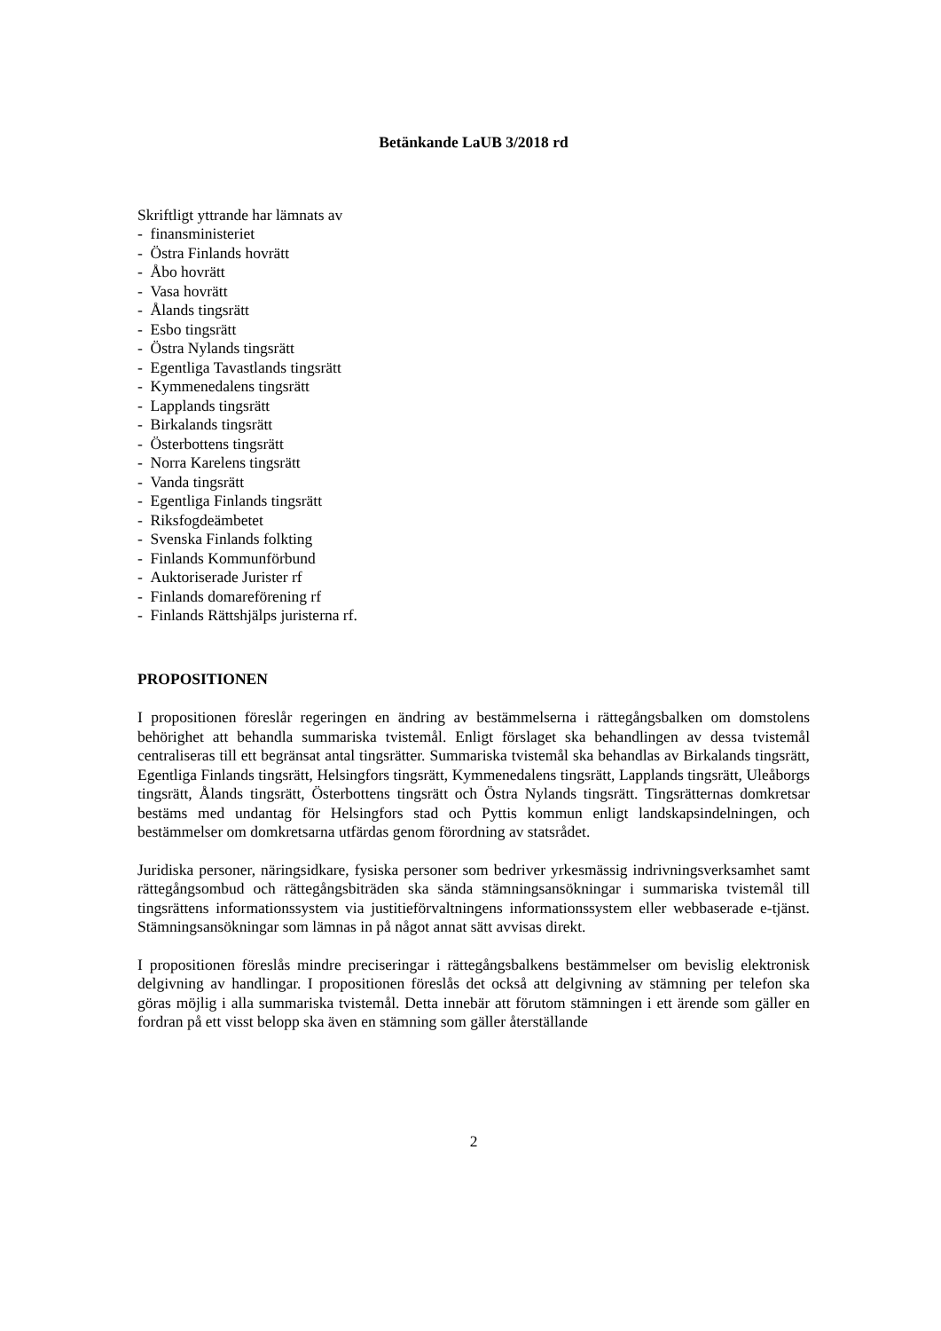Betänkande LaUB 3/2018 rd
Skriftligt yttrande har lämnats av
- finansministeriet
- Östra Finlands hovrätt
- Åbo hovrätt
- Vasa hovrätt
- Ålands tingsrätt
- Esbo tingsrätt
- Östra Nylands tingsrätt
- Egentliga Tavastlands tingsrätt
- Kymmenedalens tingsrätt
- Lapplands tingsrätt
- Birkalands tingsrätt
- Österbottens tingsrätt
- Norra Karelens tingsrätt
- Vanda tingsrätt
- Egentliga Finlands tingsrätt
- Riksfogdeämbetet
- Svenska Finlands folkting
- Finlands Kommunförbund
- Auktoriserade Jurister rf
- Finlands domareförening rf
- Finlands Rättshjälps juristerna rf.
PROPOSITIONEN
I propositionen föreslår regeringen en ändring av bestämmelserna i rättegångsbalken om domstolens behörighet att behandla summariska tvistemål. Enligt förslaget ska behandlingen av dessa tvistemål centraliseras till ett begränsat antal tingsrätter. Summariska tvistemål ska behandlas av Birkalands tingsrätt, Egentliga Finlands tingsrätt, Helsingfors tingsrätt, Kymmenedalens tingsrätt, Lapplands tingsrätt, Uleåborgs tingsrätt, Ålands tingsrätt, Österbottens tingsrätt och Östra Nylands tingsrätt. Tingsrätternas domkretsar bestäms med undantag för Helsingfors stad och Pyttis kommun enligt landskapsindelningen, och bestämmelser om domkretsarna utfärdas genom förordning av statsrådet.
Juridiska personer, näringsidkare, fysiska personer som bedriver yrkesmässig indrivningsverksamhet samt rättegångsombud och rättegångsbiträden ska sända stämningsansökningar i summariska tvistemål till tingsrättens informationssystem via justitieförvaltningens informationssystem eller webbaserade e-tjänst. Stämningsansökningar som lämnas in på något annat sätt avvisas direkt.
I propositionen föreslås mindre preciseringar i rättegångsbalkens bestämmelser om bevislig elektronisk delgivning av handlingar. I propositionen föreslås det också att delgivning av stämning per telefon ska göras möjlig i alla summariska tvistemål. Detta innebär att förutom stämningen i ett ärende som gäller en fordran på ett visst belopp ska även en stämning som gäller återställande
2